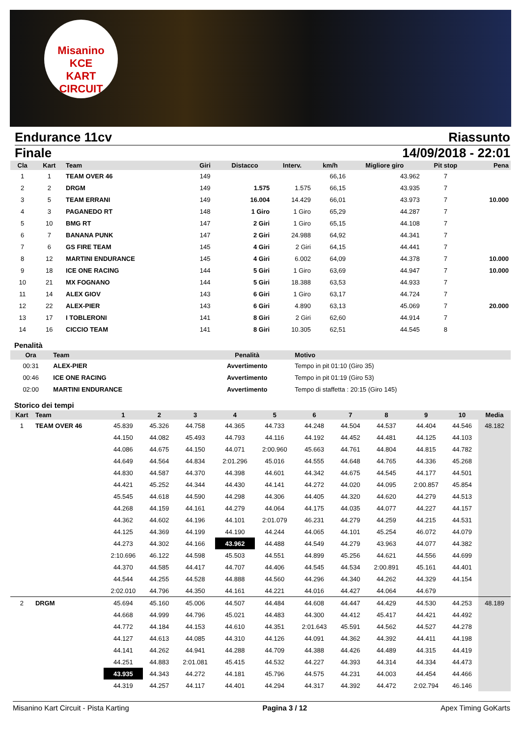Misanino
KCE
KART CIRCUIT
Endurance 11cv Riassunto
Finale 14/09/2018 - 22:01
| Cla | Kart | Team | Giri | Distacco | Interv. | km/h | Migliore giro | Pit stop | Pena |
| --- | --- | --- | --- | --- | --- | --- | --- | --- | --- |
| 1 | 1 | TEAM OVER 46 | 149 | | | 66,16 | 43.962 | 7 | |
| 2 | 2 | DRGM | 149 | 1.575 | 1.575 | 66,15 | 43.935 | 7 | |
| 3 | 5 | TEAM ERRANI | 149 | 16.004 | 14.429 | 66,01 | 43.973 | 7 | 10.000 |
| 4 | 3 | PAGANEDO RT | 148 | 1 Giro | 1 Giro | 65,29 | 44.287 | 7 | |
| 5 | 10 | BMG RT | 147 | 2 Giri | 1 Giro | 65,15 | 44.108 | 7 | |
| 6 | 7 | BANANA PUNK | 147 | 2 Giri | 24.988 | 64,92 | 44.341 | 7 | |
| 7 | 6 | GS FIRE TEAM | 145 | 4 Giri | 2 Giri | 64,15 | 44.441 | 7 | |
| 8 | 12 | MARTINI ENDURANCE | 145 | 4 Giri | 6.002 | 64,09 | 44.378 | 7 | 10.000 |
| 9 | 18 | ICE ONE RACING | 144 | 5 Giri | 1 Giro | 63,69 | 44.947 | 7 | 10.000 |
| 10 | 21 | MX FOGNANO | 144 | 5 Giri | 18.388 | 63,53 | 44.933 | 7 | |
| 11 | 14 | ALEX GIOV | 143 | 6 Giri | 1 Giro | 63,17 | 44.724 | 7 | |
| 12 | 22 | ALEX-PIER | 143 | 6 Giri | 4.890 | 63,13 | 45.069 | 7 | 20.000 |
| 13 | 17 | I TOBLERONI | 141 | 8 Giri | 2 Giri | 62,60 | 44.914 | 7 | |
| 14 | 16 | CICCIO TEAM | 141 | 8 Giri | 10.305 | 62,51 | 44.545 | 8 | |
Penalità
| Ora | Team | Penalità | Motivo |
| --- | --- | --- | --- |
| 00:31 | ALEX-PIER | Avvertimento | Tempo in pit 01:10 (Giro 35) |
| 00:46 | ICE ONE RACING | Avvertimento | Tempo in pit 01:19 (Giro 53) |
| 02:00 | MARTINI ENDURANCE | Avvertimento | Tempo di staffetta : 20:15 (Giro 145) |
Storico dei tempi
| Kart | Team | 1 | 2 | 3 | 4 | 5 | 6 | 7 | 8 | 9 | 10 | Media |
| --- | --- | --- | --- | --- | --- | --- | --- | --- | --- | --- | --- | --- |
| 1 | TEAM OVER 46 | 45.839 | 45.326 | 44.758 | 44.365 | 44.733 | 44.248 | 44.504 | 44.537 | 44.404 | 44.546 | 48.182 |
| | | 44.150 | 44.082 | 45.493 | 44.793 | 44.116 | 44.192 | 44.452 | 44.481 | 44.125 | 44.103 | |
| | | 44.086 | 44.675 | 44.150 | 44.071 | 2:00.960 | 45.663 | 44.761 | 44.804 | 44.815 | 44.782 | |
| | | 44.649 | 44.564 | 44.834 | 2:01.296 | 45.016 | 44.555 | 44.648 | 44.765 | 44.336 | 45.268 | |
| | | 44.830 | 44.587 | 44.370 | 44.398 | 44.601 | 44.342 | 44.675 | 44.545 | 44.177 | 44.501 | |
| | | 44.421 | 45.252 | 44.344 | 44.430 | 44.141 | 44.272 | 44.020 | 44.095 | 2:00.857 | 45.854 | |
| | | 45.545 | 44.618 | 44.590 | 44.298 | 44.306 | 44.405 | 44.320 | 44.620 | 44.279 | 44.513 | |
| | | 44.268 | 44.159 | 44.161 | 44.279 | 44.064 | 44.175 | 44.035 | 44.077 | 44.227 | 44.157 | |
| | | 44.362 | 44.602 | 44.196 | 44.101 | 2:01.079 | 46.231 | 44.279 | 44.259 | 44.215 | 44.531 | |
| | | 44.125 | 44.369 | 44.199 | 44.190 | 44.244 | 44.065 | 44.101 | 45.254 | 46.072 | 44.079 | |
| | | 44.273 | 44.302 | 44.166 | 43.962 | 44.488 | 44.549 | 44.279 | 43.963 | 44.077 | 44.382 | |
| | | 2:10.696 | 46.122 | 44.598 | 45.503 | 44.551 | 44.899 | 45.256 | 44.621 | 44.556 | 44.699 | |
| | | 44.370 | 44.585 | 44.417 | 44.707 | 44.406 | 44.545 | 44.534 | 2:00.891 | 45.161 | 44.401 | |
| | | 44.544 | 44.255 | 44.528 | 44.888 | 44.560 | 44.296 | 44.340 | 44.262 | 44.329 | 44.154 | |
| | | 2:02.010 | 44.796 | 44.350 | 44.161 | 44.221 | 44.016 | 44.427 | 44.064 | 44.679 | | |
| 2 | DRGM | 45.694 | 45.160 | 45.006 | 44.507 | 44.484 | 44.608 | 44.447 | 44.429 | 44.530 | 44.253 | 48.189 |
| | | 44.668 | 44.999 | 44.796 | 45.021 | 44.483 | 44.300 | 44.412 | 45.417 | 44.421 | 44.492 | |
| | | 44.772 | 44.184 | 44.153 | 44.610 | 44.351 | 2:01.643 | 45.591 | 44.562 | 44.527 | 44.278 | |
| | | 44.127 | 44.613 | 44.085 | 44.310 | 44.126 | 44.091 | 44.362 | 44.392 | 44.411 | 44.198 | |
| | | 44.141 | 44.262 | 44.941 | 44.288 | 44.709 | 44.388 | 44.426 | 44.489 | 44.315 | 44.419 | |
| | | 44.251 | 44.883 | 2:01.081 | 45.415 | 44.532 | 44.227 | 44.393 | 44.314 | 44.334 | 44.473 | |
| | | 43.935 | 44.343 | 44.272 | 44.181 | 45.796 | 44.575 | 44.231 | 44.003 | 44.454 | 44.466 | |
| | | 44.319 | 44.257 | 44.117 | 44.401 | 44.294 | 44.317 | 44.392 | 44.472 | 2:02.794 | 46.146 | |
Misanino Kart Circuit - Pista Karting Pagina 3 / 12 Apex Timing GoKarts